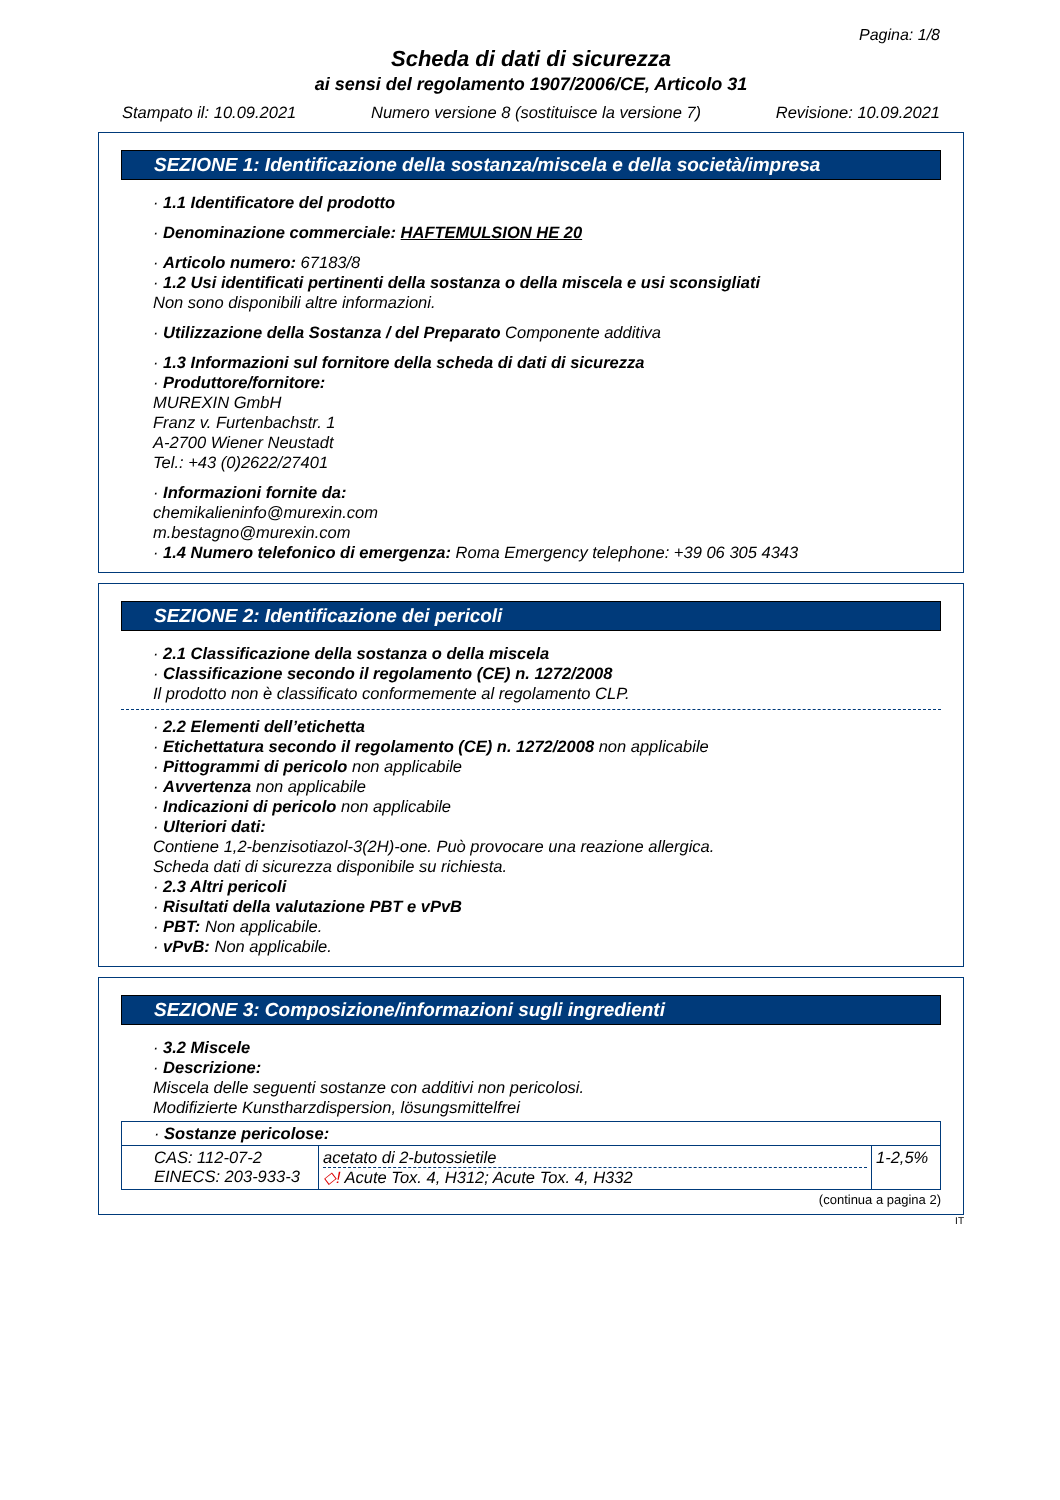Pagina: 1/8
Scheda di dati di sicurezza
ai sensi del regolamento 1907/2006/CE, Articolo 31
Stampato il: 10.09.2021 Numero versione 8 (sostituisce la versione 7) Revisione: 10.09.2021
SEZIONE 1: Identificazione della sostanza/miscela e della società/impresa
· 1.1 Identificatore del prodotto
· Denominazione commerciale: HAFTEMULSION HE 20
· Articolo numero: 67183/8
· 1.2 Usi identificati pertinenti della sostanza o della miscela e usi sconsigliati
Non sono disponibili altre informazioni.
· Utilizzazione della Sostanza / del Preparato Componente additiva
· 1.3 Informazioni sul fornitore della scheda di dati di sicurezza
· Produttore/fornitore:
MUREXIN GmbH
Franz v. Furtenbachstr. 1
A-2700 Wiener Neustadt
Tel.: +43 (0)2622/27401
· Informazioni fornite da:
chemikalieninfo@murexin.com
m.bestagno@murexin.com
· 1.4 Numero telefonico di emergenza: Roma Emergency telephone: +39 06 305 4343
SEZIONE 2: Identificazione dei pericoli
· 2.1 Classificazione della sostanza o della miscela
· Classificazione secondo il regolamento (CE) n. 1272/2008
Il prodotto non è classificato conformemente al regolamento CLP.
· 2.2 Elementi dell’etichetta
· Etichettatura secondo il regolamento (CE) n. 1272/2008 non applicabile
· Pittogrammi di pericolo non applicabile
· Avvertenza non applicabile
· Indicazioni di pericolo non applicabile
· Ulteriori dati:
Contiene 1,2-benzisotiazol-3(2H)-one. Può provocare una reazione allergica.
Scheda dati di sicurezza disponibile su richiesta.
· 2.3 Altri pericoli
· Risultati della valutazione PBT e vPvB
· PBT: Non applicabile.
· vPvB: Non applicabile.
SEZIONE 3: Composizione/informazioni sugli ingredienti
· 3.2 Miscele
· Descrizione:
Miscela delle seguenti sostanze con additivi non pericolosi.
Modifizierte Kunstharzdispersion, lösungsmittelfrei
| · Sostanze pericolose: | | |
| CAS: 112-07-2 EINECS: 203-933-3 | acetato di 2-butossietile ◇! Acute Tox. 4, H312; Acute Tox. 4, H332 | 1-2,5% |
(continua a pagina 2)
IT